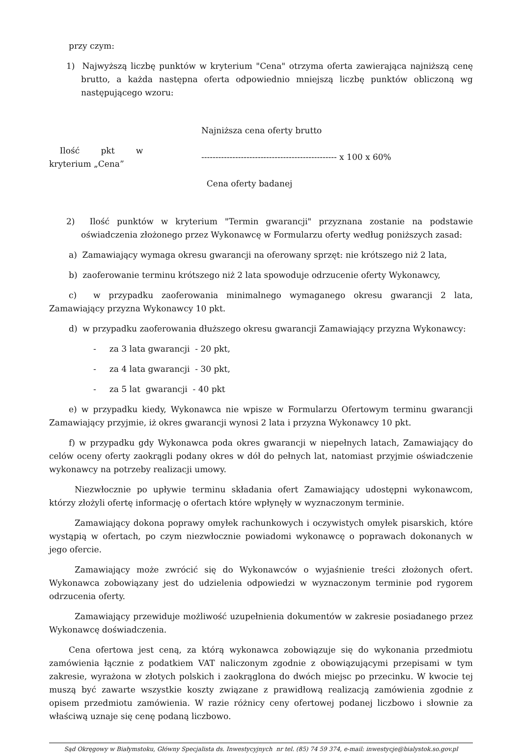przy czym:
1) Najwyższą liczbę punktów w kryterium "Cena" otrzyma oferta zawierająca najniższą cenę brutto, a każda następna oferta odpowiednio mniejszą liczbę punktów obliczoną wg następującego wzoru:
Ilość pkt w
kryterium „Cena”
Najniższa cena oferty brutto
------------------------------------------------ x 100 x 60%
Cena oferty badanej
2) Ilość punktów w kryterium "Termin gwarancji" przyznana zostanie na podstawie oświadczenia złożonego przez Wykonawcę w Formularzu oferty według poniższych zasad:
a) Zamawiający wymaga okresu gwarancji na oferowany sprzęt: nie krótszego niż 2 lata,
b) zaoferowanie terminu krótszego niż 2 lata spowoduje odrzucenie oferty Wykonawcy,
c) w przypadku zaoferowania minimalnego wymaganego okresu gwarancji 2 lata, Zamawiający przyzna Wykonawcy 10 pkt.
d) w przypadku zaoferowania dłuższego okresu gwarancji Zamawiający przyzna Wykonawcy:
- za 3 lata gwarancji - 20 pkt,
- za 4 lata gwarancji - 30 pkt,
- za 5 lat gwarancji - 40 pkt
e) w przypadku kiedy, Wykonawca nie wpisze w Formularzu Ofertowym terminu gwarancji Zamawiający przyjmie, iż okres gwarancji wynosi 2 lata i przyzna Wykonawcy 10 pkt.
f) w przypadku gdy Wykonawca poda okres gwarancji w niepełnych latach, Zamawiający do celów oceny oferty zaokrągli podany okres w dół do pełnych lat, natomiast przyjmie oświadczenie wykonawcy na potrzeby realizacji umowy.
Niezwłocznie po upływie terminu składania ofert Zamawiający udostępni wykonawcom, którzy złożyli ofertę informację o ofertach które wpłynęły w wyznaczonym terminie.
Zamawiający dokona poprawy omyłek rachunkowych i oczywistych omyłek pisarskich, które wystąpią w ofertach, po czym niezwłocznie powiadomi wykonawcę o poprawach dokonanych w jego ofercie.
Zamawiający może zwrócić się do Wykonawców o wyjaśnienie treści złożonych ofert. Wykonawca zobowiązany jest do udzielenia odpowiedzi w wyznaczonym terminie pod rygorem odrzucenia oferty.
Zamawiający przewiduje możliwość uzupełnienia dokumentów w zakresie posiadanego przez Wykonawcę doświadczenia.
Cena ofertowa jest ceną, za którą wykonawca zobowiązuje się do wykonania przedmiotu zamówienia łącznie z podatkiem VAT naliczonym zgodnie z obowiązującymi przepisami w tym zakresie, wyrażona w złotych polskich i zaokrąglona do dwóch miejsc po przecinku. W kwocie tej muszą być zawarte wszystkie koszty związane z prawidłową realizacją zamówienia zgodnie z opisem przedmiotu zamówienia. W razie różnicy ceny ofertowej podanej liczbowo i słownie za właściwą uznaje się cenę podaną liczbowo.
Sąd Okręgowy w Białymstoku, Główny Specjalista ds. Inwestycyjnych nr tel. (85) 74 59 374, e-mail: inwestycje@bialystok.so.gov.pl